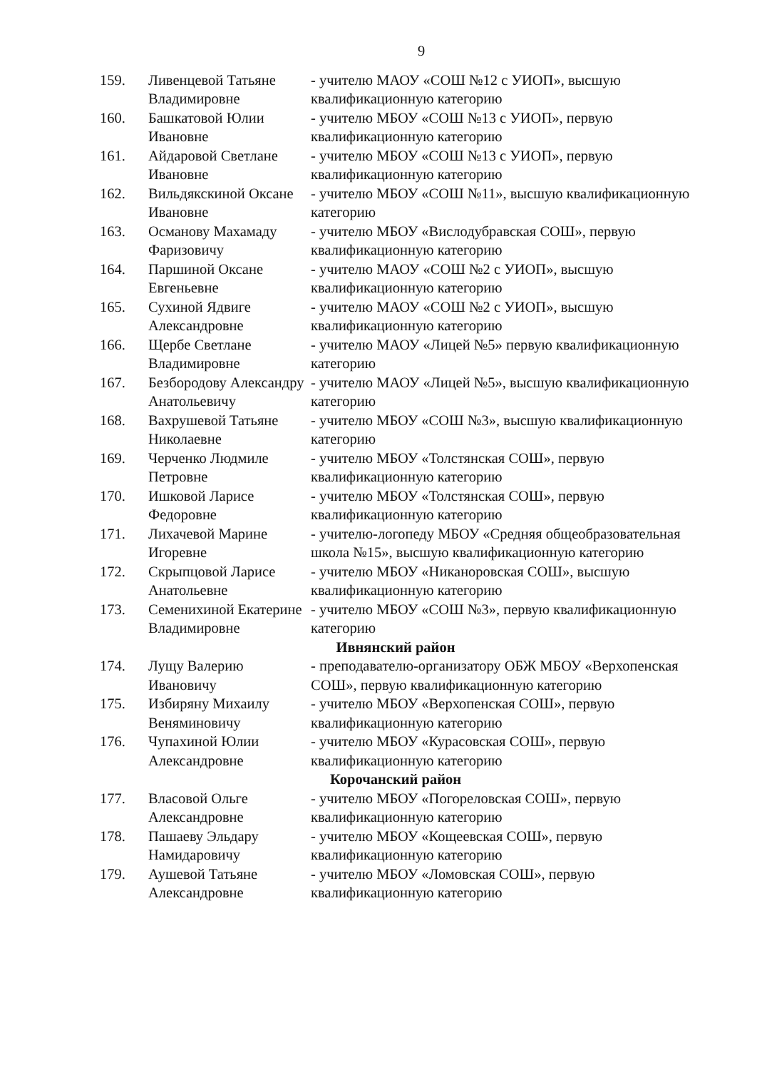9
| 159. | Ливенцевой Татьяне Владимировне | - учителю МАОУ «СОШ №12 с УИОП», высшую квалификационную категорию |
| 160. | Башкатовой Юлии Ивановне | - учителю МБОУ «СОШ №13 с УИОП», первую квалификационную категорию |
| 161. | Айдаровой Светлане Ивановне | - учителю МБОУ «СОШ №13 с УИОП», первую квалификационную категорию |
| 162. | Вильдякскиной Оксане Ивановне | - учителю МБОУ «СОШ №11», высшую квалификационную категорию |
| 163. | Османову Махамаду Фаризовичу | - учителю МБОУ «Вислодубравская СОШ», первую квалификационную категорию |
| 164. | Паршиной Оксане Евгеньевне | - учителю МАОУ «СОШ №2 с УИОП», высшую квалификационную категорию |
| 165. | Сухиной Ядвиге Александровне | - учителю МАОУ «СОШ №2 с УИОП», высшую квалификационную категорию |
| 166. | Щербе Светлане Владимировне | - учителю МАОУ «Лицей №5» первую квалификационную категорию |
| 167. | Безбородову Александру Анатольевичу | - учителю МАОУ «Лицей №5», высшую квалификационную категорию |
| 168. | Вахрушевой Татьяне Николаевне | - учителю МБОУ «СОШ №3», высшую квалификационную категорию |
| 169. | Черченко Людмиле Петровне | - учителю МБОУ «Толстянская СОШ», первую квалификационную категорию |
| 170. | Ишковой Ларисе Федоровне | - учителю МБОУ «Толстянская СОШ», первую квалификационную категорию |
| 171. | Лихачевой Марине Игоревне | - учителю-логопеду МБОУ «Средняя общеобразовательная школа №15», высшую квалификационную категорию |
| 172. | Скрыпцовой Ларисе Анатольевне | - учителю МБОУ «Никаноровская СОШ», высшую квалификационную категорию |
| 173. | Семенихиной Екатерине Владимировне | - учителю МБОУ «СОШ №3», первую квалификационную категорию |
| Ивнянский район | | |
| 174. | Лущу Валерию Ивановичу | - преподавателю-организатору ОБЖ МБОУ «Верхопенская СОШ», первую квалификационную категорию |
| 175. | Избиряну Михаилу Веняминовичу | - учителю МБОУ «Верхопенская СОШ», первую квалификационную категорию |
| 176. | Чупахиной Юлии Александровне | - учителю МБОУ «Курасовская СОШ», первую квалификационную категорию |
| Корочанский район | | |
| 177. | Власовой Ольге Александровне | - учителю МБОУ «Погореловская СОШ», первую квалификационную категорию |
| 178. | Пашаеву Эльдару Намидаровичу | - учителю МБОУ «Кощеевская СОШ», первую квалификационную категорию |
| 179. | Аушевой Татьяне Александровне | - учителю МБОУ «Ломовская СОШ», первую квалификационную категорию |